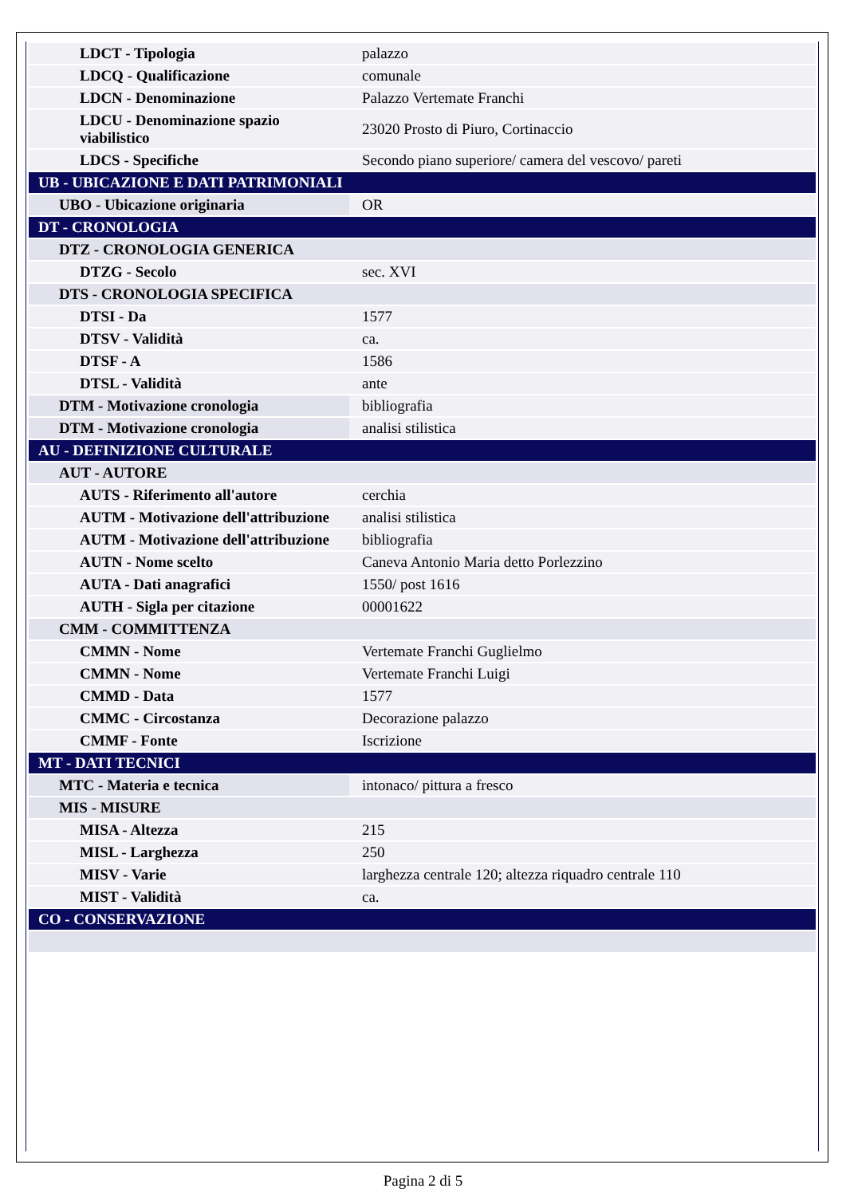| LDCT - Tipologia | palazzo |
| LDCQ - Qualificazione | comunale |
| LDCN - Denominazione | Palazzo Vertemate Franchi |
| LDCU - Denominazione spazio viabilistico | 23020 Prosto di Piuro, Cortinaccio |
| LDCS - Specifiche | Secondo piano superiore/ camera del vescovo/ pareti |
| UB - UBICAZIONE E DATI PATRIMONIALI | |
| UBO - Ubicazione originaria | OR |
| DT - CRONOLOGIA | |
| DTZ - CRONOLOGIA GENERICA | |
| DTZG - Secolo | sec. XVI |
| DTS - CRONOLOGIA SPECIFICA | |
| DTSI - Da | 1577 |
| DTSV - Validità | ca. |
| DTSF - A | 1586 |
| DTSL - Validità | ante |
| DTM - Motivazione cronologia | bibliografia |
| DTM - Motivazione cronologia | analisi stilistica |
| AU - DEFINIZIONE CULTURALE | |
| AUT - AUTORE | |
| AUTS - Riferimento all'autore | cerchia |
| AUTM - Motivazione dell'attribuzione | analisi stilistica |
| AUTM - Motivazione dell'attribuzione | bibliografia |
| AUTN - Nome scelto | Caneva Antonio Maria detto Porlezzino |
| AUTA - Dati anagrafici | 1550/ post 1616 |
| AUTH - Sigla per citazione | 00001622 |
| CMM - COMMITTENZA | |
| CMMN - Nome | Vertemate Franchi Guglielmo |
| CMMN - Nome | Vertemate Franchi Luigi |
| CMMD - Data | 1577 |
| CMMC - Circostanza | Decorazione palazzo |
| CMMF - Fonte | Iscrizione |
| MT - DATI TECNICI | |
| MTC - Materia e tecnica | intonaco/ pittura a fresco |
| MIS - MISURE | |
| MISA - Altezza | 215 |
| MISL - Larghezza | 250 |
| MISV - Varie | larghezza centrale 120; altezza riquadro centrale 110 |
| MIST - Validità | ca. |
| CO - CONSERVAZIONE | |
Pagina 2 di 5